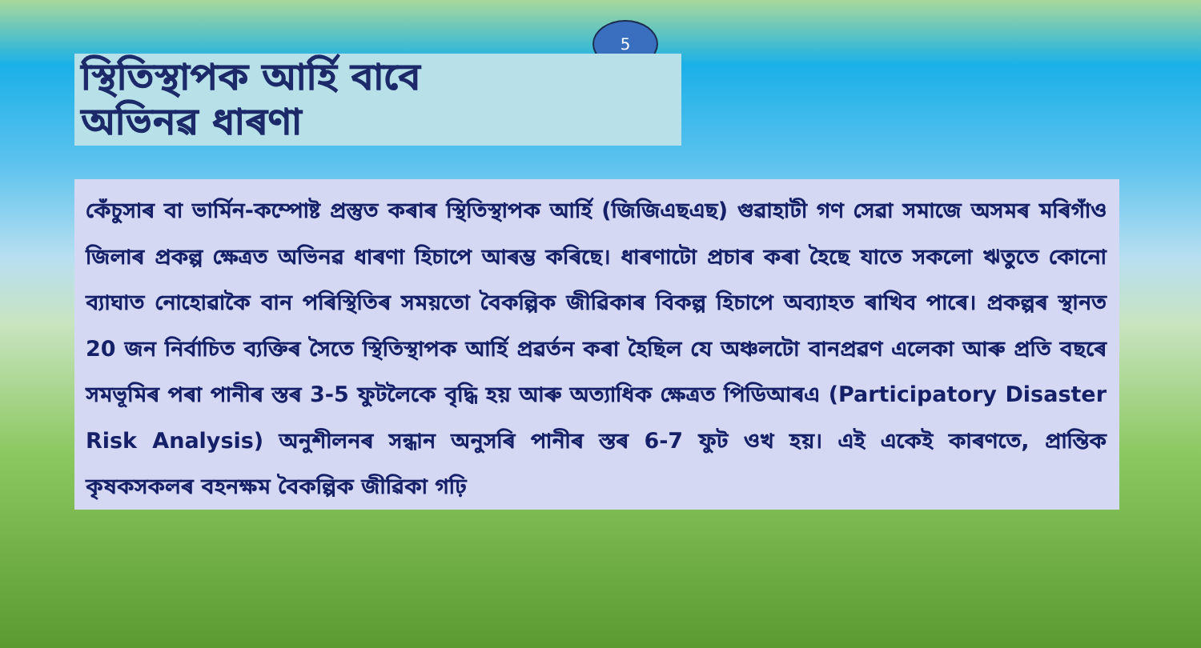5
স্থিতিস্থাপক আৰ্হি বাবে
অভিনৱ ধাৰণা
কেঁচুসাৰ বা ভাৰ্মিন-কম্পোষ্ট প্ৰস্তুত কৰাৰ স্থিতিস্থাপক আৰ্হি (জিজিএছএছ) গুৱাহাটী গণ সেৱা সমাজে অসমৰ মৰিগাঁও জিলাৰ প্ৰকল্প ক্ষেত্ৰত অভিনৱ ধাৰণা হিচাপে আৰম্ভ কৰিছে। ধাৰণাটো প্ৰচাৰ কৰা হৈছে যাতে সকলো ঋতুতে কোনো ব্যাঘাত নোহোৱাকৈ বান পৰিস্থিতিৰ সময়তো বৈকল্পিক জীৱিকাৰ বিকল্প হিচাপে অব্যাহত ৰাখিব পাৰে। প্ৰকল্পৰ স্থানত 20 জন নিৰ্বাচিত ব্যক্তিৰ সৈতে স্থিতিস্থাপক আৰ্হি প্ৰৱৰ্তন কৰা হৈছিল যে অঞ্চলটো বানপ্ৰৱণ এলেকা আৰু প্ৰতি বছৰে সমভূমিৰ পৰা পানীৰ স্তৰ 3-5 ফুটলৈকে বৃদ্ধি হয় আৰু অত্যাধিক ক্ষেত্ৰত পিডিআৰএ (Participatory Disaster Risk Analysis) অনুশীলনৰ সন্ধান অনুসৰি পানীৰ স্তৰ 6-7 ফুট ওখ হয়। এই একেই কাৰণতে, প্ৰান্তিক কৃষকসকলৰ বহনক্ষম বৈকল্পিক জীৱিকা গঢ়ি